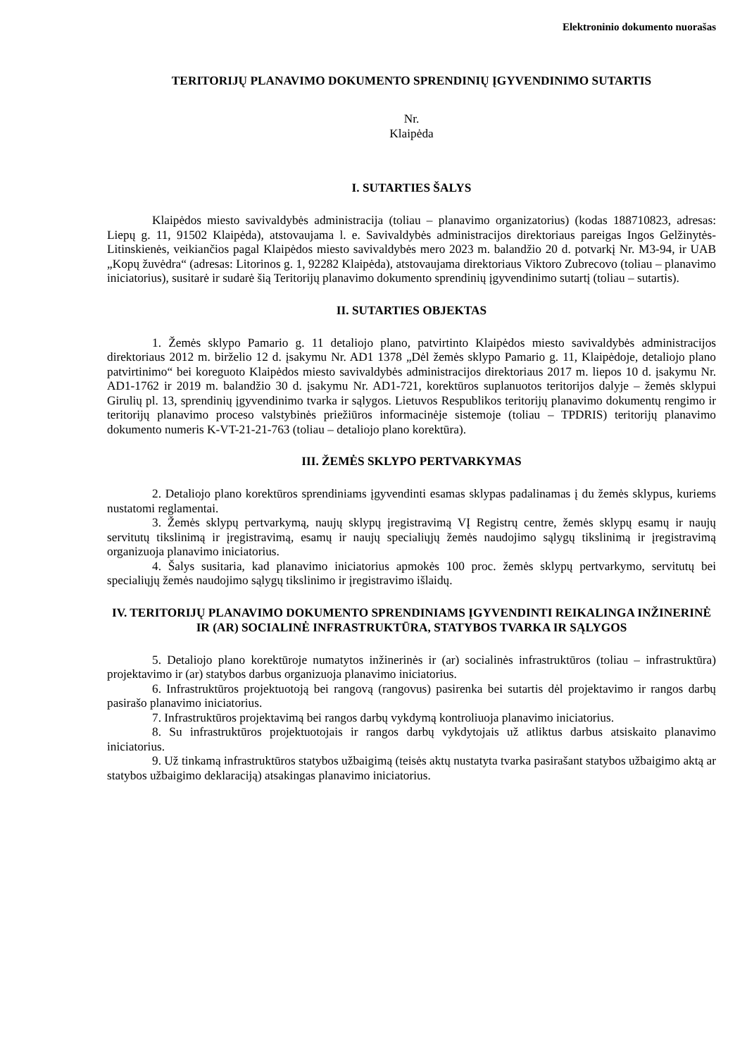Elektroninio dokumento nuorašas
TERITORIJŲ PLANAVIMO DOKUMENTO SPRENDINIŲ ĮGYVENDINIMO SUTARTIS
Nr.
Klaipėda
I. SUTARTIES ŠALYS
Klaipėdos miesto savivaldybės administracija (toliau – planavimo organizatorius) (kodas 188710823, adresas: Liepų g. 11, 91502 Klaipėda), atstovaujama l. e. Savivaldybės administracijos direktoriaus pareigas Ingos Gelžinytės-Litinskienės, veikiančios pagal Klaipėdos miesto savivaldybės mero 2023 m. balandžio 20 d. potvarkį Nr. M3-94, ir UAB „Kopų žuvėdra“ (adresas: Litorinos g. 1, 92282 Klaipėda), atstovaujama direktoriaus Viktoro Zubrecovo (toliau – planavimo iniciatorius), susitarė ir sudarė šią Teritorijų planavimo dokumento sprendinių įgyvendinimo sutartį (toliau – sutartis).
II. SUTARTIES OBJEKTAS
1. Žemės sklypo Pamario g. 11 detaliojo plano, patvirtinto Klaipėdos miesto savivaldybės administracijos direktoriaus 2012 m. birželio 12 d. įsakymu Nr. AD1 1378 „Dėl žemės sklypo Pamario g. 11, Klaipėdoje, detaliojo plano patvirtinimo“ bei koreguoto Klaipėdos miesto savivaldybės administracijos direktoriaus 2017 m. liepos 10 d. įsakymu Nr. AD1-1762 ir 2019 m. balandžio 30 d. įsakymu Nr. AD1-721, korektūros suplanuotos teritorijos dalyje – žemės sklypui Girulių pl. 13, sprendinių įgyvendinimo tvarka ir sąlygos. Lietuvos Respublikos teritorijų planavimo dokumentų rengimo ir teritorijų planavimo proceso valstybinės priežiūros informacinėje sistemoje (toliau – TPDRIS) teritorijų planavimo dokumento numeris K-VT-21-21-763 (toliau – detaliojo plano korektūra).
III. ŽEMĖS SKLYPO PERTVARKYMAS
2. Detaliojo plano korektūros sprendiniams įgyvendinti esamas sklypas padalinamas į du žemės sklypus, kuriems nustatomi reglamentai.
3. Žemės sklypų pertvarkymą, naujų sklypų įregistravimą VĮ Registrų centre, žemės sklypų esamų ir naujų servitutų tikslinimą ir įregistravimą, esamų ir naujų specialiųjų žemės naudojimo sąlygų tikslinimą ir įregistravimą organizuoja planavimo iniciatorius.
4. Šalys susitaria, kad planavimo iniciatorius apmokės 100 proc. žemės sklypų pertvarkymo, servitutų bei specialiųjų žemės naudojimo sąlygų tikslinimo ir įregistravimo išlaidų.
IV. TERITORIJŲ PLANAVIMO DOKUMENTO SPRENDINIAMS ĮGYVENDINTI REIKALINGA INŽINERINĖ IR (AR) SOCIALINĖ INFRASTRUKTŪRA, STATYBOS TVARKA IR SĄLYGOS
5. Detaliojo plano korektūroje numatytos inžinerinės ir (ar) socialinės infrastruktūros (toliau – infrastruktūra) projektavimo ir (ar) statybos darbus organizuoja planavimo iniciatorius.
6. Infrastruktūros projektuotoją bei rangovą (rangovus) pasirenka bei sutartis dėl projektavimo ir rangos darbų pasirašo planavimo iniciatorius.
7. Infrastruktūros projektavimą bei rangos darbų vykdymą kontroliuoja planavimo iniciatorius.
8. Su infrastruktūros projektuotojais ir rangos darbų vykdytojais už atliktus darbus atsiskaito planavimo iniciatorius.
9. Už tinkamą infrastruktūros statybos užbaigimą (teisės aktų nustatyta tvarka pasirašant statybos užbaigimo aktą ar statybos užbaigimo deklaraciją) atsakingas planavimo iniciatorius.